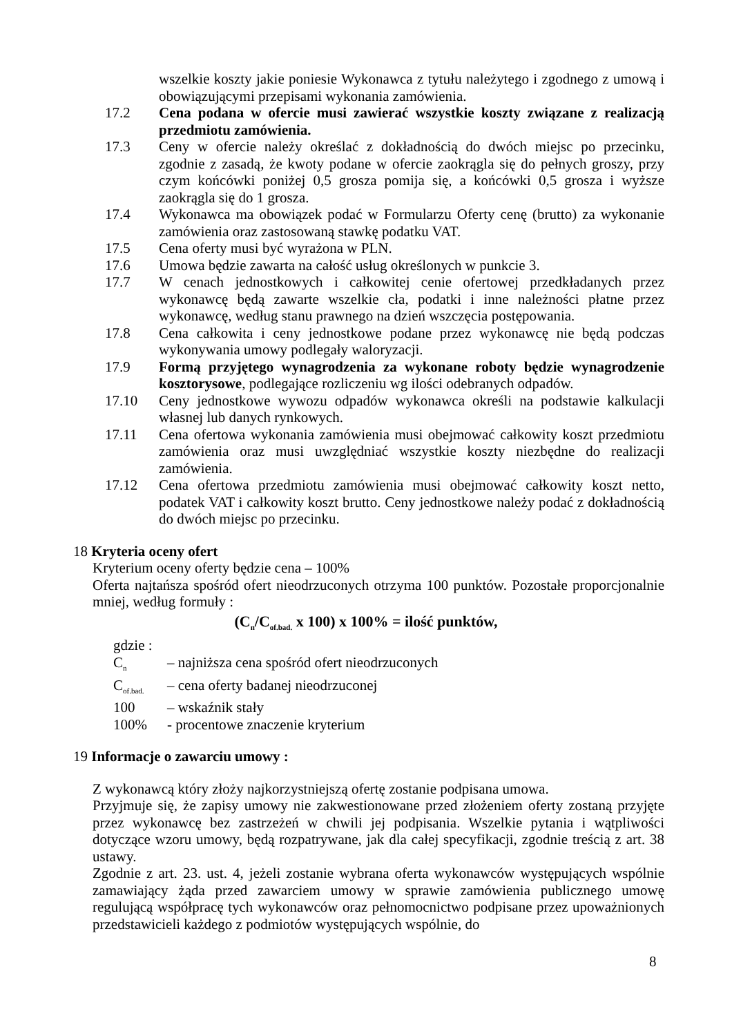wszelkie koszty jakie poniesie Wykonawca z tytułu należytego i zgodnego z umową i obowiązującymi przepisami wykonania zamówienia.
17.2 Cena podana w ofercie musi zawierać wszystkie koszty związane z realizacją przedmiotu zamówienia.
17.3 Ceny w ofercie należy określać z dokładnością do dwóch miejsc po przecinku, zgodnie z zasadą, że kwoty podane w ofercie zaokrągla się do pełnych groszy, przy czym końcówki poniżej 0,5 grosza pomija się, a końcówki 0,5 grosza i wyższe zaokrągla się do 1 grosza.
17.4 Wykonawca ma obowiązek podać w Formularzu Oferty cenę (brutto) za wykonanie zamówienia oraz zastosowaną stawkę podatku VAT.
17.5 Cena oferty musi być wyrażona w PLN.
17.6 Umowa będzie zawarta na całość usług określonych w punkcie 3.
17.7 W cenach jednostkowych i całkowitej cenie ofertowej przedkładanych przez wykonawcę będą zawarte wszelkie cła, podatki i inne należności płatne przez wykonawcę, według stanu prawnego na dzień wszczęcia postępowania.
17.8 Cena całkowita i ceny jednostkowe podane przez wykonawcę nie będą podczas wykonywania umowy podlegały waloryzacji.
17.9 Formą przyjętego wynagrodzenia za wykonane roboty będzie wynagrodzenie kosztorysowe, podlegające rozliczeniu wg ilości odebranych odpadów.
17.10 Ceny jednostkowe wywozu odpadów wykonawca określi na podstawie kalkulacji własnej lub danych rynkowych.
17.11 Cena ofertowa wykonania zamówienia musi obejmować całkowity koszt przedmiotu zamówienia oraz musi uwzględniać wszystkie koszty niezbędne do realizacji zamówienia.
17.12 Cena ofertowa przedmiotu zamówienia musi obejmować całkowity koszt netto, podatek VAT i całkowity koszt brutto. Ceny jednostkowe należy podać z dokładnością do dwóch miejsc po przecinku.
18 Kryteria oceny ofert
Kryterium oceny oferty będzie cena – 100%
Oferta najtańsza spośród ofert nieodrzuconych otrzyma 100 punktów. Pozostałe proporcjonalnie mniej, według formuły :
(C<sub>n</sub>/C<sub>of.bad.</sub> x 100) x 100% = ilość punktów,
gdzie :
C<sub>n</sub> – najniższa cena spośród ofert nieodrzuconych
C<sub>of.bad.</sub> – cena oferty badanej nieodrzuconej
100 – wskaźnik stały
100% - procentowe znaczenie kryterium
19 Informacje o zawarciu umowy :
Z wykonawcą który złoży najkorzystniejszą ofertę zostanie podpisana umowa.
Przyjmuje się, że zapisy umowy nie zakwestionowane przed złożeniem oferty zostaną przyjęte przez wykonawcę bez zastrzeżeń w chwili jej podpisania. Wszelkie pytania i wątpliwości dotyczące wzoru umowy, będą rozpatrywane, jak dla całej specyfikacji, zgodnie treścią z art. 38 ustawy.
Zgodnie z art. 23. ust. 4, jeżeli zostanie wybrana oferta wykonawców występujących wspólnie zamawiający żąda przed zawarciem umowy w sprawie zamówienia publicznego umowę regulującą współpracę tych wykonawców oraz pełnomocnictwo podpisane przez upoważnionych przedstawicieli każdego z podmiotów występujących wspólnie, do
8